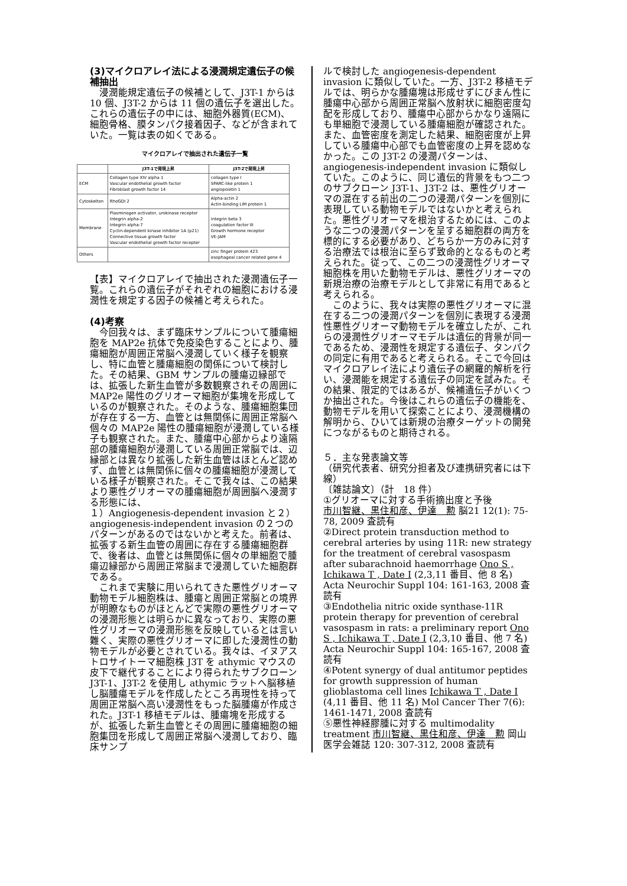(3)マイクロアレイ法による浸潤規定遺伝子の候補抽出
　浸潤能規定遺伝子の候補として、J3T-1 からは 10 個、J3T-2 からは 11 個の遺伝子を選出した。これらの遺伝子の中には、細胞外器質(ECM)、細胞骨格、膜タンパク接着因子、などが含まれていた。一覧は表の如くである。
マイクロアレイで抽出された遺伝子一覧
| | J3T-1で発現上昇 | J3T-2で発現上昇 |
| --- | --- | --- |
| ECM | Collagen type XIV alpha 1 Vascular endothelial growth factor Fibroblast growth factor 14 | collagen type I SPARC-like protein 1 angiopoietin 1 |
| Cytoskelton | RhoGDI 2 | Alpha-actin 2 Actin-binding LIM protein 1 |
| Membrane | Plasminogen activator, urokinase receptor Integrin alpha-2 Integrin alpha-7 Cyclin-dependent kinase inhibitor 1A (p21) Connective tissue growth factor Vascular endothelial growth factor recepter | integrin beta 3 coagulation factor III Growth hormone receptor VE-JAM |
| Others | | zinc finger protein 423 esophageal cancer related gene 4 |
【表】マイクロアレイで抽出された浸潤遺伝子一覧。これらの遺伝子がそれぞれの細胞における浸潤性を規定する因子の候補と考えられた。
(4)考察
　今回我々は、まず臨床サンプルについて腫瘍細胞を MAP2e 抗体で免疫染色することにより、腫瘍細胞が周囲正常脳へ浸潤していく様子を観察し、特に血管と腫瘍細胞の関係について検討した。その結果、GBM サンプルの腫瘍辺縁部では、拡張した新生血管が多数観察されその周囲に MAP2e 陽性のグリオーマ細胞が集塊を形成しているのが観察された。そのような、腫瘍細胞集団が存在する一方、血管とは無関係に周囲正常脳へ個々の MAP2e 陽性の腫瘍細胞が浸潤している様子も観察された。また、腫瘍中心部からより遠隔部の腫瘍細胞が浸潤している周囲正常脳では、辺縁部とは異なり拡張した新生血管はほとんど認めず、血管とは無関係に個々の腫瘍細胞が浸潤している様子が観察された。そこで我々は、この結果より悪性グリオーマの腫瘍細胞が周囲脳へ浸潤する形態には、
１）Angiogenesis-dependent invasion と２）angiogenesis-independent invasion の２つのパターンがあるのではないかと考えた。前者は、拡張する新生血管の周囲に存在する腫瘍細胞群で、後者は、血管とは無関係に個々の単細胞で腫瘍辺縁部から周囲正常脳まで浸潤していた細胞群である。
　これまで実験に用いられてきた悪性グリオーマ動物モデル細胞株は、腫瘍と周囲正常脳との境界が明瞭なものがほとんどで実際の悪性グリオーマの浸潤形態とは明らかに異なっており、実際の悪性グリオーマの浸潤形態を反映しているとは言い難く、実際の悪性グリオーマに即した浸潤性の動物モデルが必要とされている。我々は、イヌアストロサイトーマ細胞株 J3T を athymic マウスの皮下で継代することにより得られたサブクローン J3T-1、J3T-2 を使用し athymic ラットへ脳移植し脳腫瘍モデルを作成したところ再現性を持って周囲正常脳へ高い浸潤性をもった脳腫瘍が作成された。J3T-1 移植モデルは、腫瘍塊を形成するが、拡張した新生血管とその周囲に腫瘍細胞の細胞集団を形成して周囲正常脳へ浸潤しており、臨床サンプ
ルで検討した angiogenesis-dependent invasion に類似していた。一方、J3T-2 移植モデルでは、明らかな腫瘍塊は形成せずにびまん性に腫瘍中心部から周囲正常脳へ放射状に細胞密度勾配を形成しており、腫瘍中心部からかなり遠隔にも単細胞で浸潤している腫瘍細胞が確認された。また、血管密度を測定した結果、細胞密度が上昇している腫瘍中心部でも血管密度の上昇を認めなかった。この J3T-2 の浸潤パターンは、angiogenesis-independent invasion に類似していた。このように、同じ遺伝的背景をもつ二つのサブクローン J3T-1、J3T-2 は、悪性グリオーマの混在する前出の二つの浸潤パターンを個別に表現している動物モデルではないかと考えられた。悪性グリオーマを根治するためには、このような二つの浸潤パターンを呈する細胞群の両方を標的にする必要があり、どちらか一方のみに対する治療法では根治に至らず致命的となるものと考えられた。従って、この二つの浸潤性グリオーマ細胞株を用いた動物モデルは、悪性グリオーマの新規治療の治療モデルとして非常に有用であると考えられる。
　このように、我々は実際の悪性グリオーマに混在する二つの浸潤パターンを個別に表現する浸潤性悪性グリオーマ動物モデルを確立したが、これらの浸潤性グリオーマモデルは遺伝的背景が同一であるため、浸潤性を規定する遺伝子、タンパクの同定に有用であると考えられる。そこで今回はマイクロアレイ法により遺伝子の網羅的解析を行い、浸潤能を規定する遺伝子の同定を試みた。その結果、限定的ではあるが、候補遺伝子がいくつか抽出された。今後はこれらの遺伝子の機能を、動物モデルを用いて探索ことにより、浸潤機構の解明から、ひいては新規の治療ターゲットの開発につながるものと期待される。
５．主な発表論文等
（研究代表者、研究分担者及び連携研究者には下線）
〔雑誌論文〕（計　18 件）
①グリオーマに対する手術摘出度と予後
市川智継、黒住和彦、伊達　勲 脳21 12(1): 75-78, 2009 査読有
②Direct protein transduction method to cerebral arteries by using 11R: new strategy for the treatment of cerebral vasospasm after subarachnoid haemorrhage Ono S , Ichikawa T , Date I (2,3,11 番目、他 8 名) Acta Neurochir Suppl 104: 161-163, 2008 査読有
③Endothelia nitric oxide synthase-11R protein therapy for prevention of cerebral vasospasm in rats: a preliminary report Ono S , Ichikawa T , Date I (2,3,10 番目、他 7 名) Acta Neurochir Suppl 104: 165-167, 2008 査読有
④Potent synergy of dual antitumor peptides for growth suppression of human glioblastoma cell lines Ichikawa T , Date I (4,11 番目、他 11 名) Mol Cancer Ther 7(6): 1461-1471, 2008 査読有
⑤悪性神経膠腫に対する multimodality treatment 市川智継、黒住和彦、伊達　勲 岡山医学会雑誌 120: 307-312, 2008 査読有